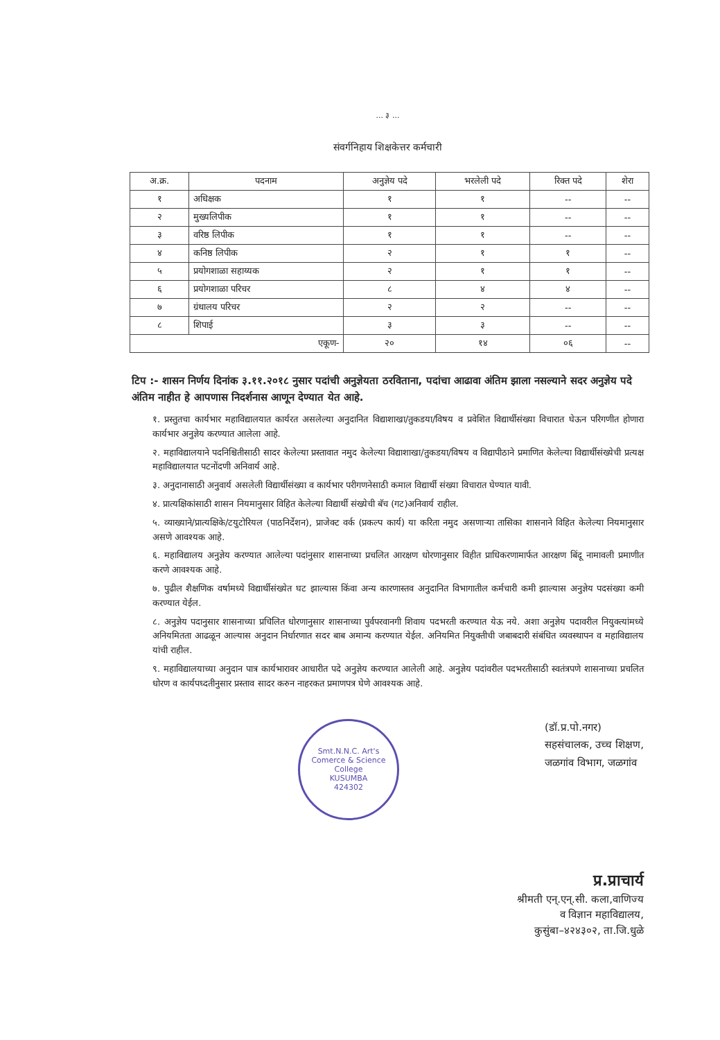... ३ ...
संवर्गनिहाय शिक्षकेत्तर कर्मचारी
| अ.क्र. | पदनाम | अनुज्ञेय पदे | भरलेली पदे | रिक्त पदे | शेरा |
| --- | --- | --- | --- | --- | --- |
| १ | अधिक्षक | १ | १ | -- | -- |
| २ | मुख्यलिपीक | १ | १ | -- | -- |
| ३ | वरिष्ठ लिपीक | १ | १ | -- | -- |
| ४ | कनिष्ठ लिपीक | २ | १ | १ | -- |
| ५ | प्रयोगशाळा सहाय्यक | २ | १ | १ | -- |
| ६ | प्रयोगशाळा परिचर | ८ | ४ | ४ | -- |
| ७ | ग्रंथालय परिचर | २ | २ | -- | -- |
| ८ | शिपाई | ३ | ३ | -- | -- |
| एकूण- | | २० | १४ | ०६ | -- |
टिप :- शासन निर्णय दिनांक ३.११.२०१८ नुसार पदांची अनुज्ञेयता ठरविताना, पदांचा आढावा अंतिम झाला नसल्याने सदर अनुज्ञेय पदे अंतिम नाहीत हे आपणास निदर्शनास आणून देण्यात येत आहे.
१. प्रस्तुतचा कार्यभार महाविद्यालयात कार्यरत असलेल्या अनुदानित विद्याशाखा/तुकडया/विषय व प्रवेशित विद्यार्थीसंख्या विचारात घेऊन परिगणीत होणारा कार्यभार अनुज्ञेय करण्यात आलेला आहे.
२. महाविद्यालयाने पदनिश्चितीसाठी सादर केलेल्या प्रस्तावात नमुद केलेल्या विद्याशाखा/तुकडया/विषय व विद्यापीठाने प्रमाणित केलेल्या विद्यार्थीसंख्येची प्रत्यक्ष महाविद्यालयात पटनोंदणी अनिवार्य आहे.
३. अनुदानासाठी अनुवार्य असलेली विद्यार्थीसंख्या व कार्यभार परीगणनेसाठी कमाल विद्यार्थी संख्या विचारात घेण्यात यावी.
४. प्रात्यक्षिकांसाठी शासन नियमानुसार विहित केलेल्या विद्यार्थी संख्येची बॅच (गट)अनिवार्य राहील.
५. व्याख्याने/प्रात्यक्षिके/टयुटोरियल (पाठनिर्देशन), प्राजेक्ट वर्क (प्रकल्प कार्य) या करिता नमुद असणाऱ्या तासिका शासनाने विहित केलेल्या नियमानुसार असणे आवश्यक आहे.
६. महाविद्यालय अनुज्ञेय करण्यात आलेल्या पदांनुसार शासनाच्या प्रचलित आरक्षण धोरणानुसार विहीत प्राधिकरणामार्फत आरक्षण बिंदू नामावली प्रमाणीत करणे आवश्यक आहे.
७. पुढील शैक्षणिक वर्षामध्ये विद्यार्थीसंख्येत घट झाल्यास किंवा अन्य कारणास्तव अनुदानित विभागातील कर्मचारी कमी झाल्यास अनुज्ञेय पदसंख्या कमी करण्यात येईल.
८. अनुज्ञेय पदानुसार शासनाच्या प्रचिलित धोरणानुसार शासनाच्या पुर्वपरवानगी शिवाय पदभरती करण्यात येऊ नये. अशा अनुज्ञेय पदावरील नियुक्त्यांमध्ये अनियमितता आढळून आल्यास अनुदान निर्धारणात सदर बाब अमान्य करण्यात येईल. अनियमित नियुक्तीची जबाबदारी संबंधित व्यवस्थापन व महाविद्यालय यांची राहील.
९. महाविद्यालयाच्या अनुदान पात्र कार्यभारावर आधारीत पदे अनुज्ञेय करण्यात आलेली आहे. अनुज्ञेय पदांवरील पदभरतीसाठी स्वतंत्रपणे शासनाच्या प्रचलित धोरण व कार्यपध्दतीनुसार प्रस्ताव सादर करुन नाहरकत प्रमाणपत्र घेणे आवश्यक आहे.
Smt.N.N.C. Art's Comerce & Science College
KUSUMBA
424302
(डॉ.प्र.पो.नगर)
सहसंचालक, उच्च शिक्षण,
जळगांव विभाग, जळगांव
प्र.प्राचार्य
श्रीमती एन्.एन्.सी. कला,वाणिज्य
व विज्ञान महाविद्यालय,
कुसुंबा–४२४३०२, ता.जि.धुळे